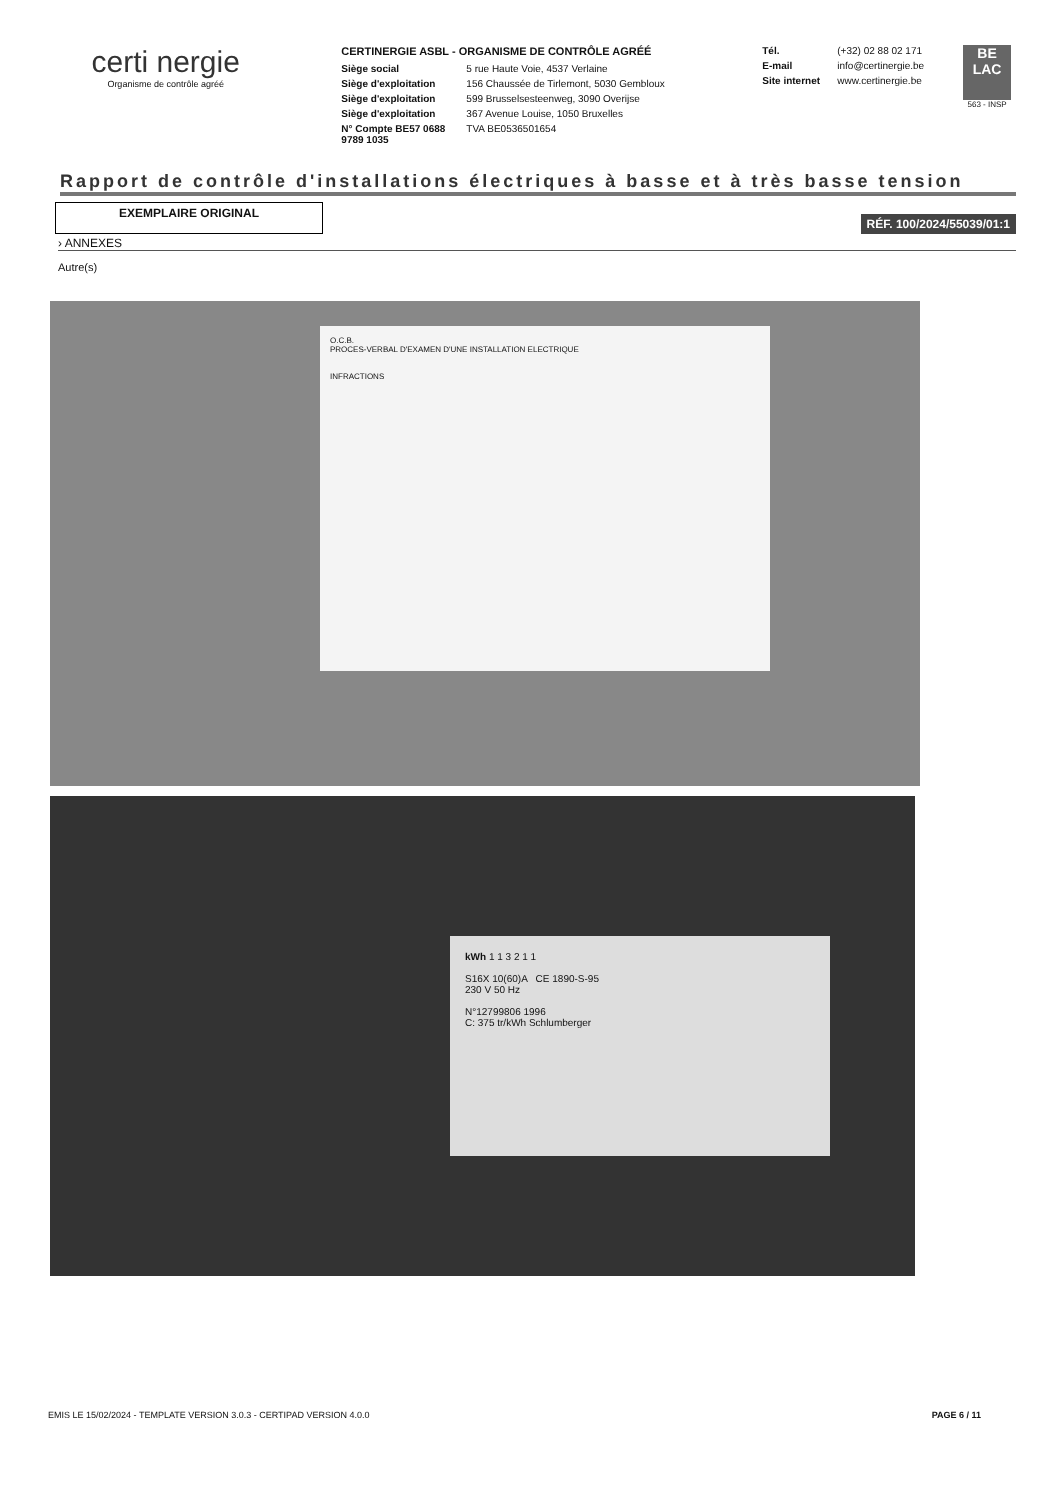certi nergie
Organisme de contrôle agréé
CERTINERGIE ASBL - ORGANISME DE CONTRÔLE AGRÉÉ
Siège social 5 rue Haute Voie, 4537 Verlaine
Siège d'exploitation 156 Chaussée de Tirlemont, 5030 Gembloux
Siège d'exploitation 599 Brusselsesteenweg, 3090 Overijse
Siège d'exploitation 367 Avenue Louise, 1050 Bruxelles
N° Compte BE57 0688 9789 1035 TVA BE0536501654
Tél. (+32) 02 88 02 171
E-mail info@certinergie.be
Site internet www.certinergie.be
BE LAC
563 - INSP
Rapport de contrôle d'installations électriques à basse et à très basse tension
EXEMPLAIRE ORIGINAL
RÉF. 100/2024/55039/01:1
› ANNEXES
Autre(s)
O.C.B.
PROCES-VERBAL D'EXAMEN D'UNE INSTALLATION ELECTRIQUE
INFRACTIONS
kWh 1 1 3 2 1 1
S16X 10(60)A CE 1890-S-95
230 V 50 Hz
N°12799806 1996
C: 375 tr/kWh Schlumberger
EMIS LE 15/02/2024 - TEMPLATE VERSION 3.0.3 - CERTIPAD VERSION 4.0.0 PAGE 6 / 11